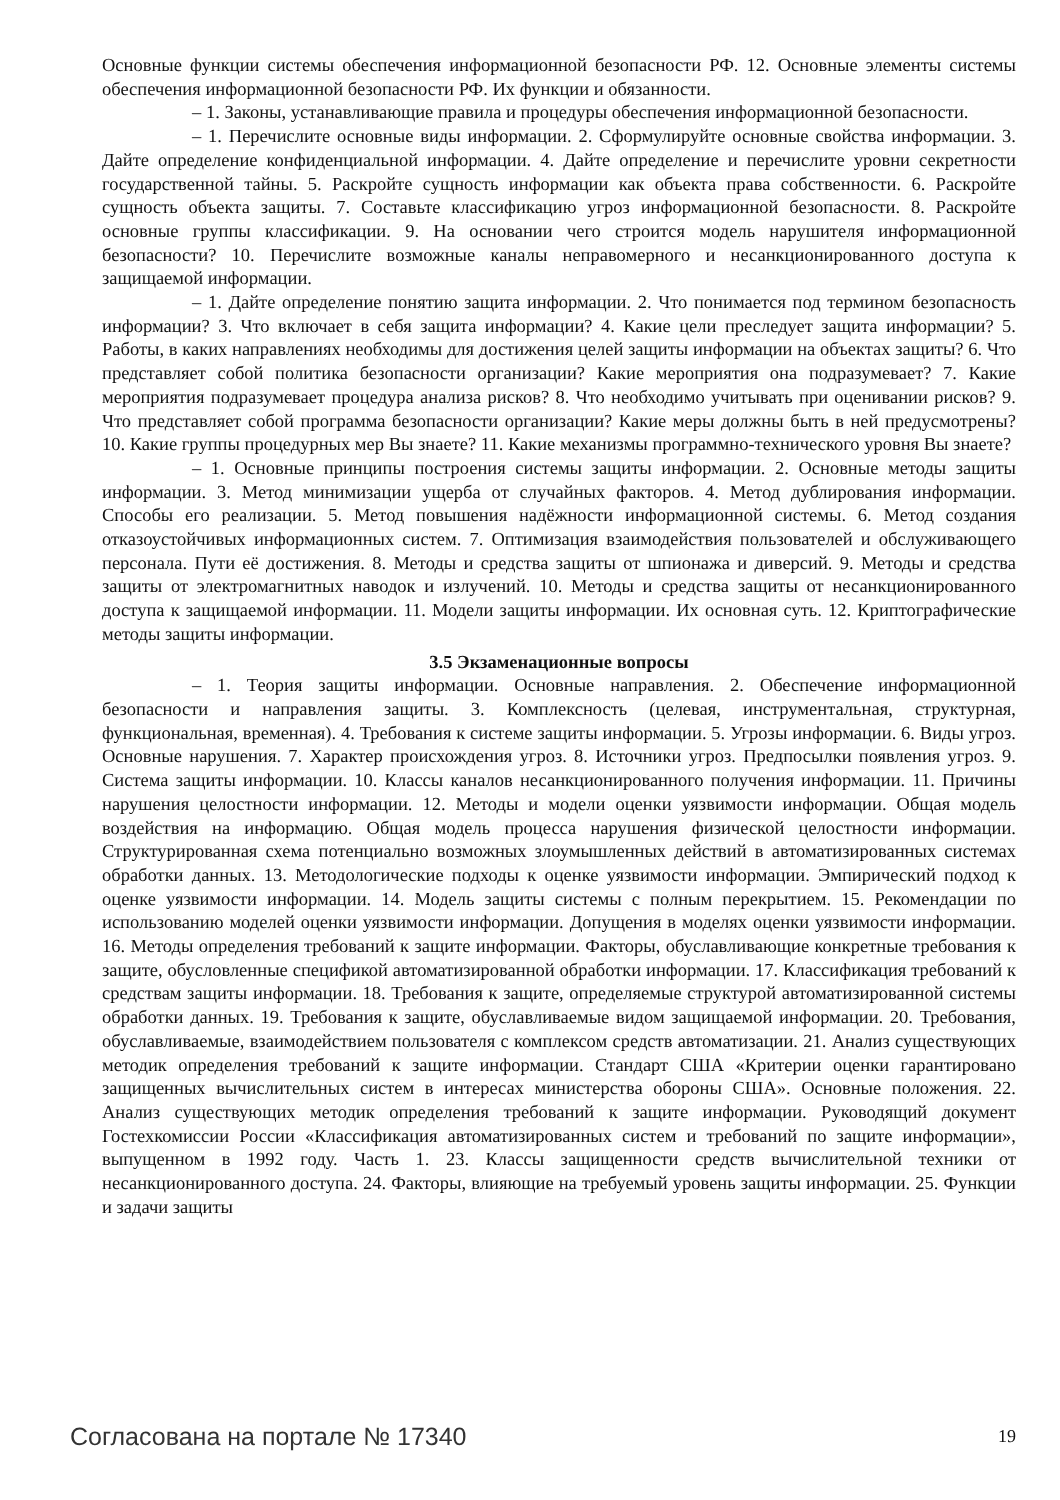Основные функции системы обеспечения информационной безопасности РФ. 12. Основные элементы системы обеспечения информационной безопасности РФ. Их функции и обязанности.
– 1. Законы, устанавливающие правила и процедуры обеспечения информационной безопасности.
– 1. Перечислите основные виды информации. 2. Сформулируйте основные свойства информации. 3. Дайте определение конфиденциальной информации. 4. Дайте определение и перечислите уровни секретности государственной тайны. 5. Раскройте сущность информации как объекта права собственности. 6. Раскройте сущность объекта защиты. 7. Составьте классификацию угроз информационной безопасности. 8. Раскройте основные группы классификации. 9. На основании чего строится модель нарушителя информационной безопасности? 10. Перечислите возможные каналы неправомерного и несанкционированного доступа к защищаемой информации.
– 1. Дайте определение понятию защита информации. 2. Что понимается под термином безопасность информации? 3. Что включает в себя защита информации? 4. Какие цели преследует защита информации? 5. Работы, в каких направлениях необходимы для достижения целей защиты информации на объектах защиты? 6. Что представляет собой политика безопасности организации? Какие мероприятия она подразумевает? 7. Какие мероприятия подразумевает процедура анализа рисков? 8. Что необходимо учитывать при оценивании рисков? 9. Что представляет собой программа безопасности организации? Какие меры должны быть в ней предусмотрены? 10. Какие группы процедурных мер Вы знаете? 11. Какие механизмы программно-технического уровня Вы знаете?
– 1. Основные принципы построения системы защиты информации. 2. Основные методы защиты информации. 3. Метод минимизации ущерба от случайных факторов. 4. Метод дублирования информации. Способы его реализации. 5. Метод повышения надёжности информационной системы. 6. Метод создания отказоустойчивых информационных систем. 7. Оптимизация взаимодействия пользователей и обслуживающего персонала. Пути её достижения. 8. Методы и средства защиты от шпионажа и диверсий. 9. Методы и средства защиты от электромагнитных наводок и излучений. 10. Методы и средства защиты от несанкционированного доступа к защищаемой информации. 11. Модели защиты информации. Их основная суть. 12. Криптографические методы защиты информации.
3.5 Экзаменационные вопросы
– 1. Теория защиты информации. Основные направления. 2. Обеспечение информационной безопасности и направления защиты. 3. Комплексность (целевая, инструментальная, структурная, функциональная, временная). 4. Требования к системе защиты информации. 5. Угрозы информации. 6. Виды угроз. Основные нарушения. 7. Характер происхождения угроз. 8. Источники угроз. Предпосылки появления угроз. 9. Система защиты информации. 10. Классы каналов несанкционированного получения информации. 11. Причины нарушения целостности информации. 12. Методы и модели оценки уязвимости информации. Общая модель воздействия на информацию. Общая модель процесса нарушения физической целостности информации. Структурированная схема потенциально возможных злоумышленных действий в автоматизированных системах обработки данных. 13. Методологические подходы к оценке уязвимости информации. Эмпирический подход к оценке уязвимости информации. 14. Модель защиты системы с полным перекрытием. 15. Рекомендации по использованию моделей оценки уязвимости информации. Допущения в моделях оценки уязвимости информации. 16. Методы определения требований к защите информации. Факторы, обуславливающие конкретные требования к защите, обусловленные спецификой автоматизированной обработки информации. 17. Классификация требований к средствам защиты информации. 18. Требования к защите, определяемые структурой автоматизированной системы обработки данных. 19. Требования к защите, обуславливаемые видом защищаемой информации. 20. Требования, обуславливаемые, взаимодействием пользователя с комплексом средств автоматизации. 21. Анализ существующих методик определения требований к защите информации. Стандарт США «Критерии оценки гарантировано защищенных вычислительных систем в интересах министерства обороны США». Основные положения. 22. Анализ существующих методик определения требований к защите информации. Руководящий документ Гостехкомиссии России «Классификация автоматизированных систем и требований по защите информации», выпущенном в 1992 году. Часть 1. 23. Классы защищенности средств вычислительной техники от несанкционированного доступа. 24. Факторы, влияющие на требуемый уровень защиты информации. 25. Функции и задачи защиты
Согласована на портале № 17340 19